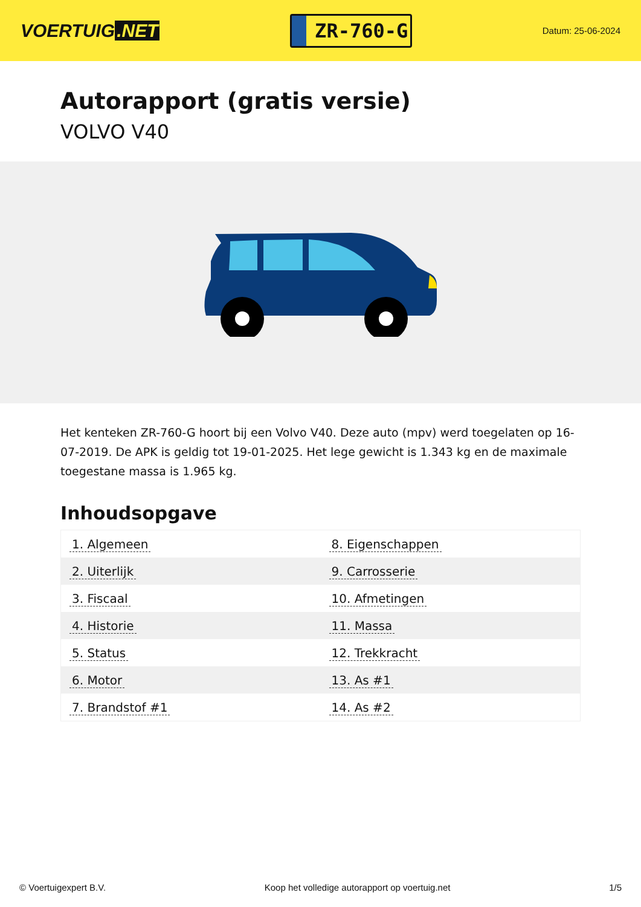VOERTUIG.NET
ZR-760-G
Datum: 25-06-2024
Autorapport (gratis versie)
VOLVO V40
Het kenteken ZR-760-G hoort bij een Volvo V40. Deze auto (mpv) werd toegelaten op 16-07-2019. De APK is geldig tot 19-01-2025. Het lege gewicht is 1.343 kg en de maximale toegestane massa is 1.965 kg.
Inhoudsopgave
| 1. Algemeen | 8. Eigenschappen |
| 2. Uiterlijk | 9. Carrosserie |
| 3. Fiscaal | 10. Afmetingen |
| 4. Historie | 11. Massa |
| 5. Status | 12. Trekkracht |
| 6. Motor | 13. As #1 |
| 7. Brandstof #1 | 14. As #2 |
© Voertuigexpert B.V. Koop het volledige autorapport op voertuig.net 1/5